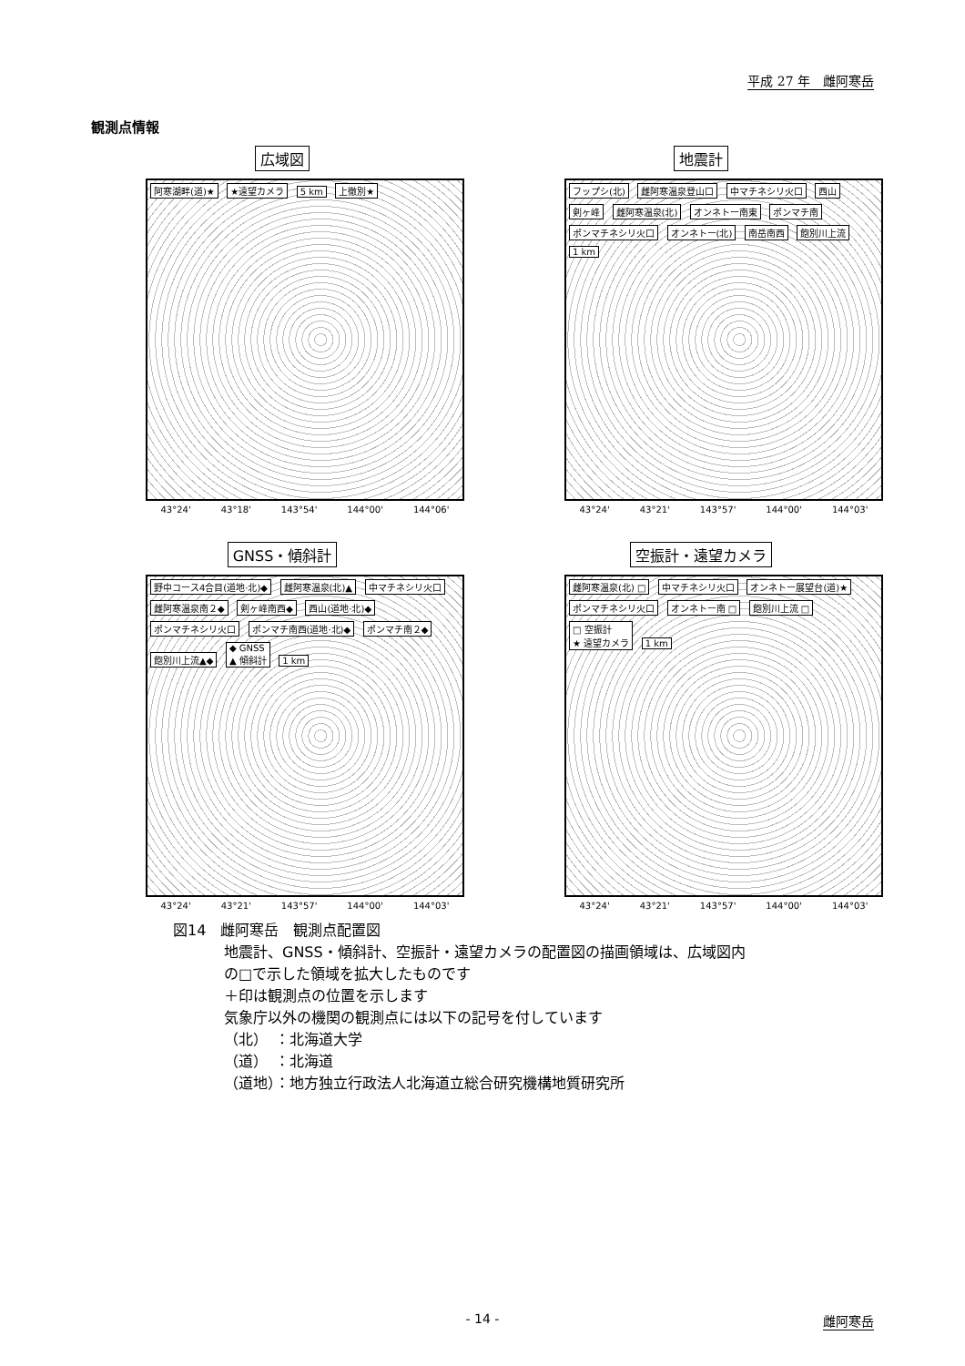平成 27 年　雌阿寒岳
観測点情報
広域図
阿寒湖畔(道)★ ★遠望カメラ 5 km 上徹別★
43°24' 43°18' 143°54' 144°00' 144°06'
地震計
フップシ(北) 雌阿寒温泉登山口 中マチネシリ火口 西山 剣ヶ峰 雌阿寒温泉(北) オンネトー南東 ポンマチ南 ポンマチネシリ火口 オンネトー(北) 南岳南西 飽別川上流 1 km
43°24' 43°21' 143°57' 144°00' 144°03'
GNSS・傾斜計
野中コース4合目(道地·北)◆ 雌阿寒温泉(北)▲ 中マチネシリ火口 雌阿寒温泉南２◆ 剣ヶ峰南西◆ 西山(道地·北)◆ ポンマチネシリ火口 ポンマチ南西(道地·北)◆ ポンマチ南２◆ 飽別川上流▲◆ ◆ GNSS
▲ 傾斜計 1 km
43°24' 43°21' 143°57' 144°00' 144°03'
空振計・遠望カメラ
雌阿寒温泉(北) □ 中マチネシリ火口 オンネトー展望台(道)★ ポンマチネシリ火口 オンネトー南 □ 飽別川上流 □ □ 空振計
★ 遠望カメラ 1 km
43°24' 43°21' 143°57' 144°00' 144°03'
図14　雌阿寒岳　観測点配置図
地震計、GNSS・傾斜計、空振計・遠望カメラの配置図の描画領域は、広域図内
の□で示した領域を拡大したものです
＋印は観測点の位置を示します
気象庁以外の機関の観測点には以下の記号を付しています
（北）　：北海道大学
（道）　：北海道
（道地）：地方独立行政法人北海道立総合研究機構地質研究所
- 14 - 雌阿寒岳